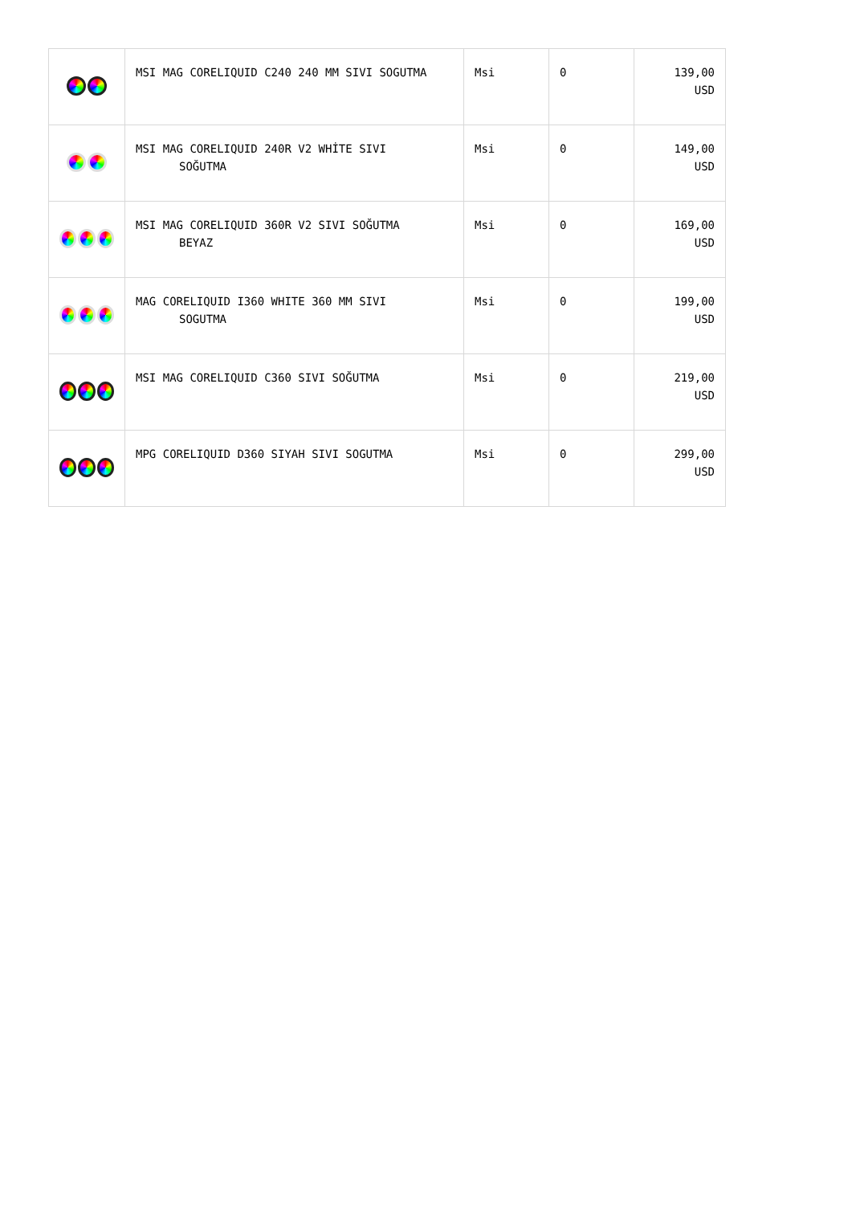| | MSI MAG CORELIQUID C240 240 MM SIVI SOGUTMA | Msi | 0 | 139,00 USD |
| | MSI MAG CORELIQUID 240R V2 WHİTE SIVI SOĞUTMA | Msi | 0 | 149,00 USD |
| | MSI MAG CORELIQUID 360R V2 SIVI SOĞUTMA BEYAZ | Msi | 0 | 169,00 USD |
| | MAG CORELIQUID I360 WHITE 360 MM SIVI SOGUTMA | Msi | 0 | 199,00 USD |
| | MSI MAG CORELIQUID C360 SIVI SOĞUTMA | Msi | 0 | 219,00 USD |
| | MPG CORELIQUID D360 SIYAH SIVI SOGUTMA | Msi | 0 | 299,00 USD |